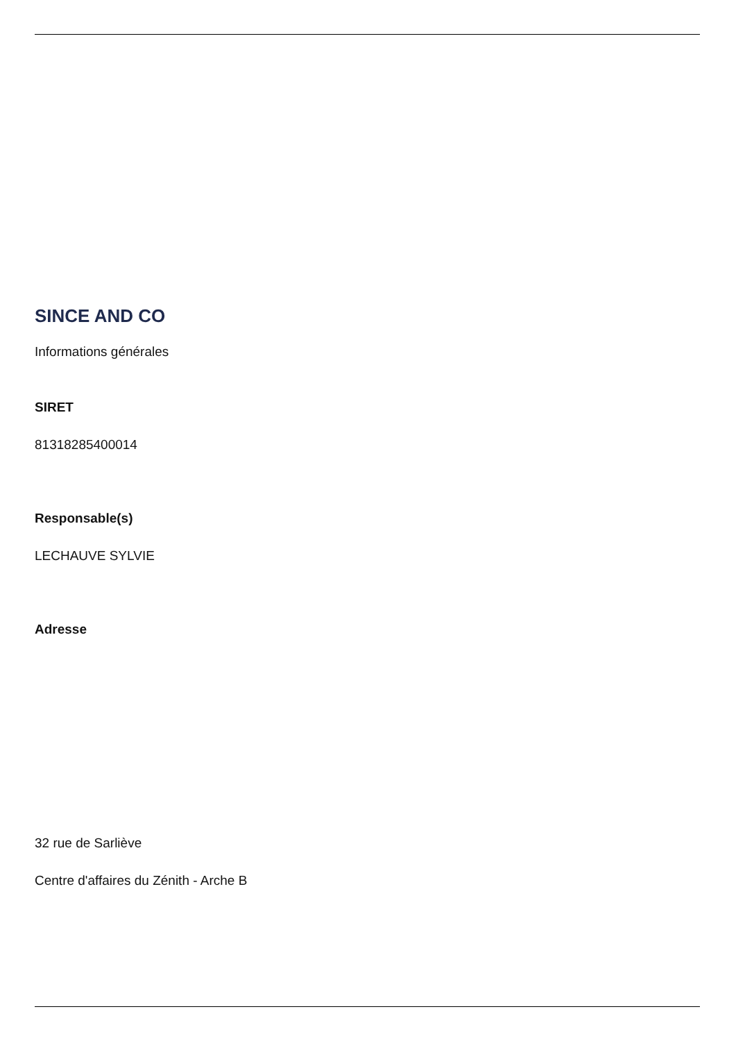SINCE AND CO
Informations générales
SIRET
81318285400014
Responsable(s)
LECHAUVE SYLVIE
Adresse
32 rue de Sarliève
Centre d'affaires du Zénith - Arche B